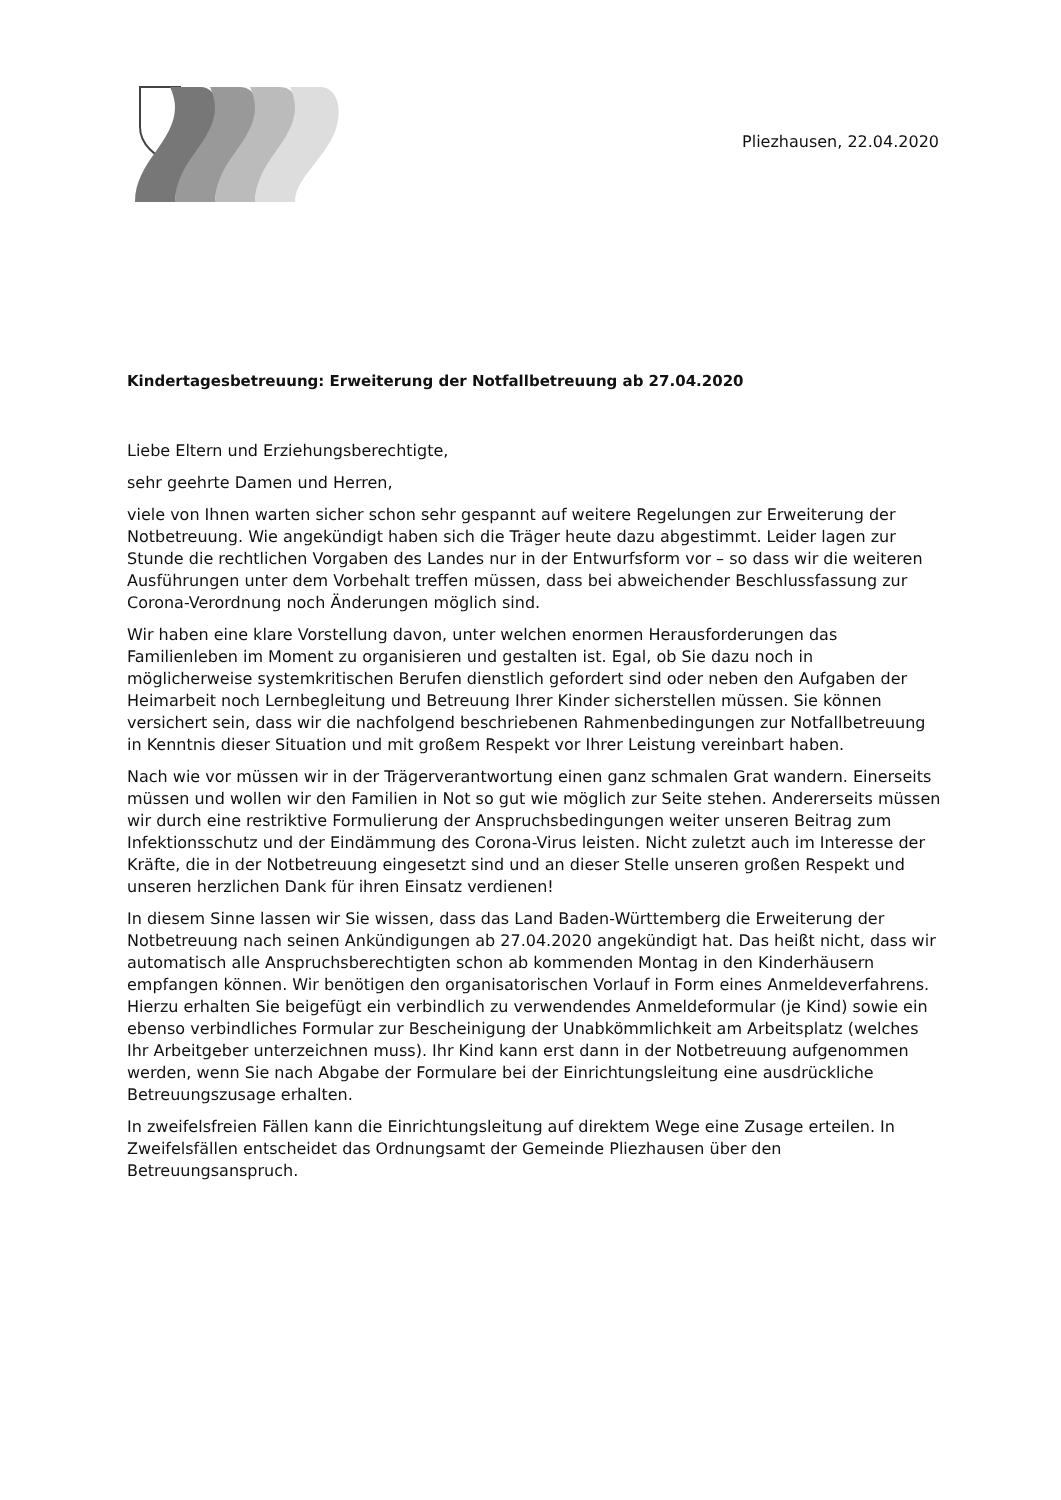Pliezhausen, 22.04.2020
Kindertagesbetreuung: Erweiterung der Notfallbetreuung ab 27.04.2020
Liebe Eltern und Erziehungsberechtigte,
sehr geehrte Damen und Herren,
viele von Ihnen warten sicher schon sehr gespannt auf weitere Regelungen zur Erweiterung der Notbetreuung. Wie angekündigt haben sich die Träger heute dazu abgestimmt. Leider lagen zur Stunde die rechtlichen Vorgaben des Landes nur in der Entwurfsform vor – so dass wir die weiteren Ausführungen unter dem Vorbehalt treffen müssen, dass bei abweichender Beschlussfassung zur Corona-Verordnung noch Änderungen möglich sind.
Wir haben eine klare Vorstellung davon, unter welchen enormen Herausforderungen das Familienleben im Moment zu organisieren und gestalten ist. Egal, ob Sie dazu noch in möglicherweise systemkritischen Berufen dienstlich gefordert sind oder neben den Aufgaben der Heimarbeit noch Lernbegleitung und Betreuung Ihrer Kinder sicherstellen müssen. Sie können versichert sein, dass wir die nachfolgend beschriebenen Rahmenbedingungen zur Notfallbetreuung in Kenntnis dieser Situation und mit großem Respekt vor Ihrer Leistung vereinbart haben.
Nach wie vor müssen wir in der Trägerverantwortung einen ganz schmalen Grat wandern. Einerseits müssen und wollen wir den Familien in Not so gut wie möglich zur Seite stehen. Andererseits müssen wir durch eine restriktive Formulierung der Anspruchsbedingungen weiter unseren Beitrag zum Infektionsschutz und der Eindämmung des Corona-Virus leisten. Nicht zuletzt auch im Interesse der Kräfte, die in der Notbetreuung eingesetzt sind und an dieser Stelle unseren großen Respekt und unseren herzlichen Dank für ihren Einsatz verdienen!
In diesem Sinne lassen wir Sie wissen, dass das Land Baden-Württemberg die Erweiterung der Notbetreuung nach seinen Ankündigungen ab 27.04.2020 angekündigt hat. Das heißt nicht, dass wir automatisch alle Anspruchsberechtigten schon ab kommenden Montag in den Kinderhäusern empfangen können. Wir benötigen den organisatorischen Vorlauf in Form eines Anmeldeverfahrens. Hierzu erhalten Sie beigefügt ein verbindlich zu verwendendes Anmeldeformular (je Kind) sowie ein ebenso verbindliches Formular zur Bescheinigung der Unabkömmlichkeit am Arbeitsplatz (welches Ihr Arbeitgeber unterzeichnen muss). Ihr Kind kann erst dann in der Notbetreuung aufgenommen werden, wenn Sie nach Abgabe der Formulare bei der Einrichtungsleitung eine ausdrückliche Betreuungszusage erhalten.
In zweifelsfreien Fällen kann die Einrichtungsleitung auf direktem Wege eine Zusage erteilen. In Zweifelsfällen entscheidet das Ordnungsamt der Gemeinde Pliezhausen über den Betreuungsanspruch.